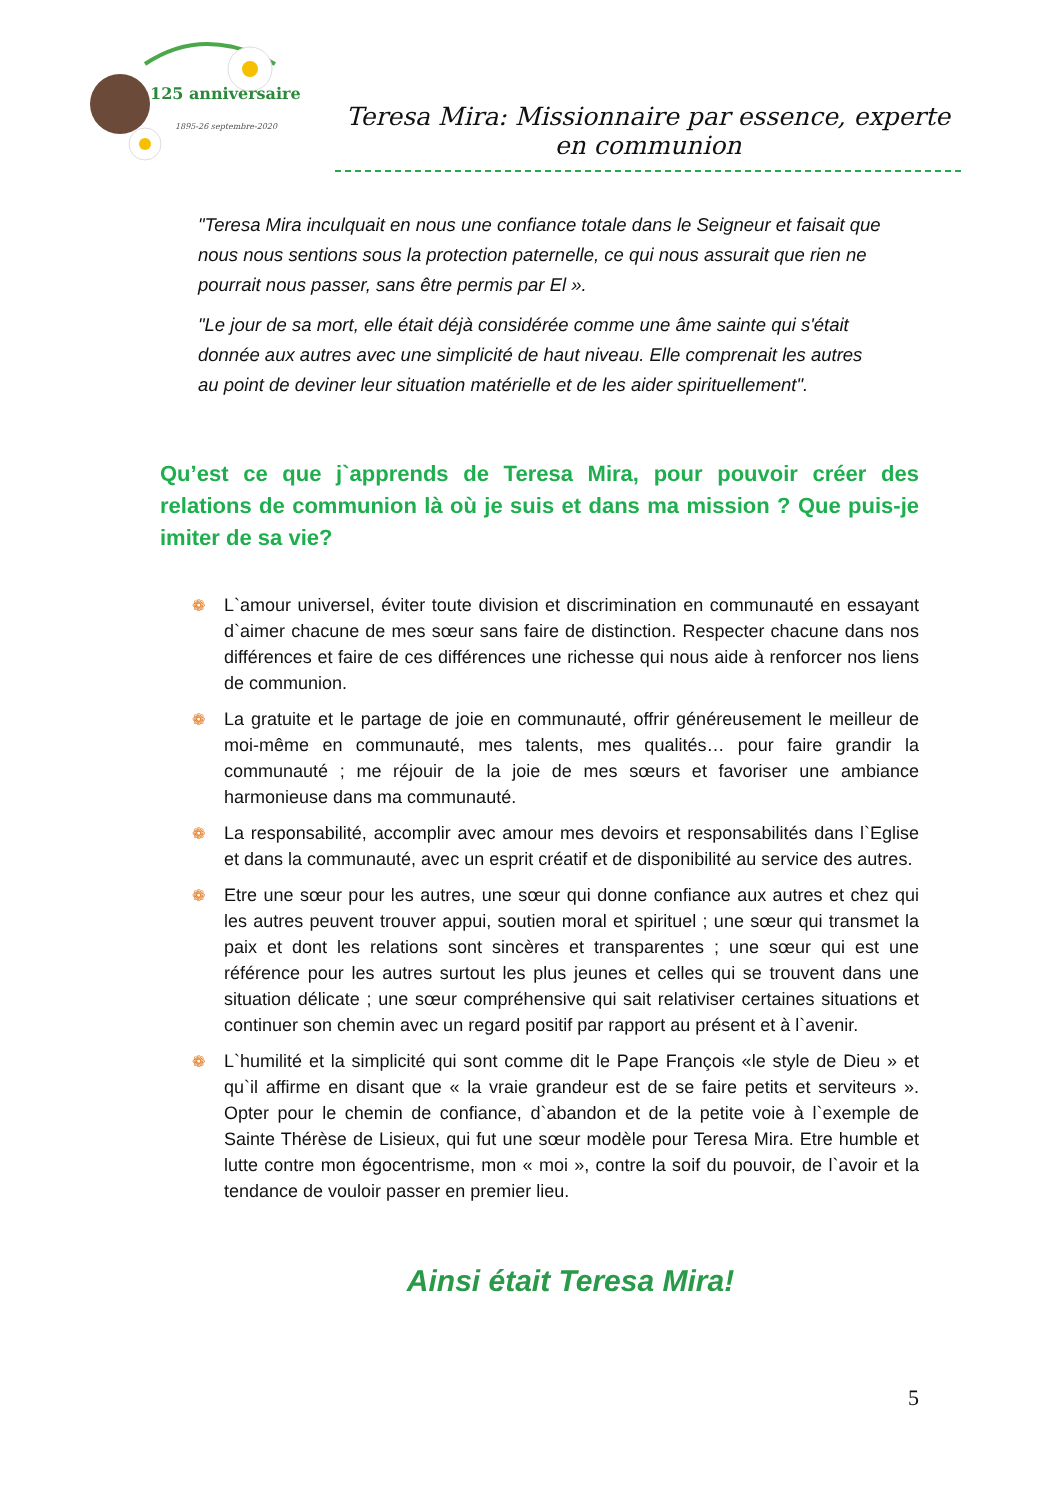125 anniversaire
1895-26 septembre-2020
Teresa Mira: Missionnaire par essence, experte en communion
"Teresa Mira inculquait en nous une confiance totale dans le Seigneur et faisait que nous nous sentions sous la protection paternelle, ce qui nous assurait que rien ne pourrait nous passer, sans être permis par El ».
"Le jour de sa mort, elle était déjà considérée comme une âme sainte qui s'était donnée aux autres avec une simplicité de haut niveau. Elle comprenait les autres au point de deviner leur situation matérielle et de les aider spirituellement".
Qu’est ce que j`apprends de Teresa Mira, pour pouvoir créer des relations de communion là où je suis et dans ma mission ? Que puis-je imiter de sa vie?
❁ L`amour universel, éviter toute division et discrimination en communauté en essayant d`aimer chacune de mes sœur sans faire de distinction. Respecter chacune dans nos différences et faire de ces différences une richesse qui nous aide à renforcer nos liens de communion.
❁ La gratuite et le partage de joie en communauté, offrir généreusement le meilleur de moi-même en communauté, mes talents, mes qualités… pour faire grandir la communauté ; me réjouir de la joie de mes sœurs et favoriser une ambiance harmonieuse dans ma communauté.
❁ La responsabilité, accomplir avec amour mes devoirs et responsabilités dans l`Eglise et dans la communauté, avec un esprit créatif et de disponibilité au service des autres.
❁ Etre une sœur pour les autres, une sœur qui donne confiance aux autres et chez qui les autres peuvent trouver appui, soutien moral et spirituel ; une sœur qui transmet la paix et dont les relations sont sincères et transparentes ; une sœur qui est une référence pour les autres surtout les plus jeunes et celles qui se trouvent dans une situation délicate ; une sœur compréhensive qui sait relativiser certaines situations et continuer son chemin avec un regard positif par rapport au présent et à l`avenir.
❁ L`humilité et la simplicité qui sont comme dit le Pape François «le style de Dieu » et qu`il affirme en disant que « la vraie grandeur est de se faire petits et serviteurs ». Opter pour le chemin de confiance, d`abandon et de la petite voie à l`exemple de Sainte Thérèse de Lisieux, qui fut une sœur modèle pour Teresa Mira. Etre humble et lutte contre mon égocentrisme, mon « moi », contre la soif du pouvoir, de l`avoir et la tendance de vouloir passer en premier lieu.
Ainsi était Teresa Mira!
5